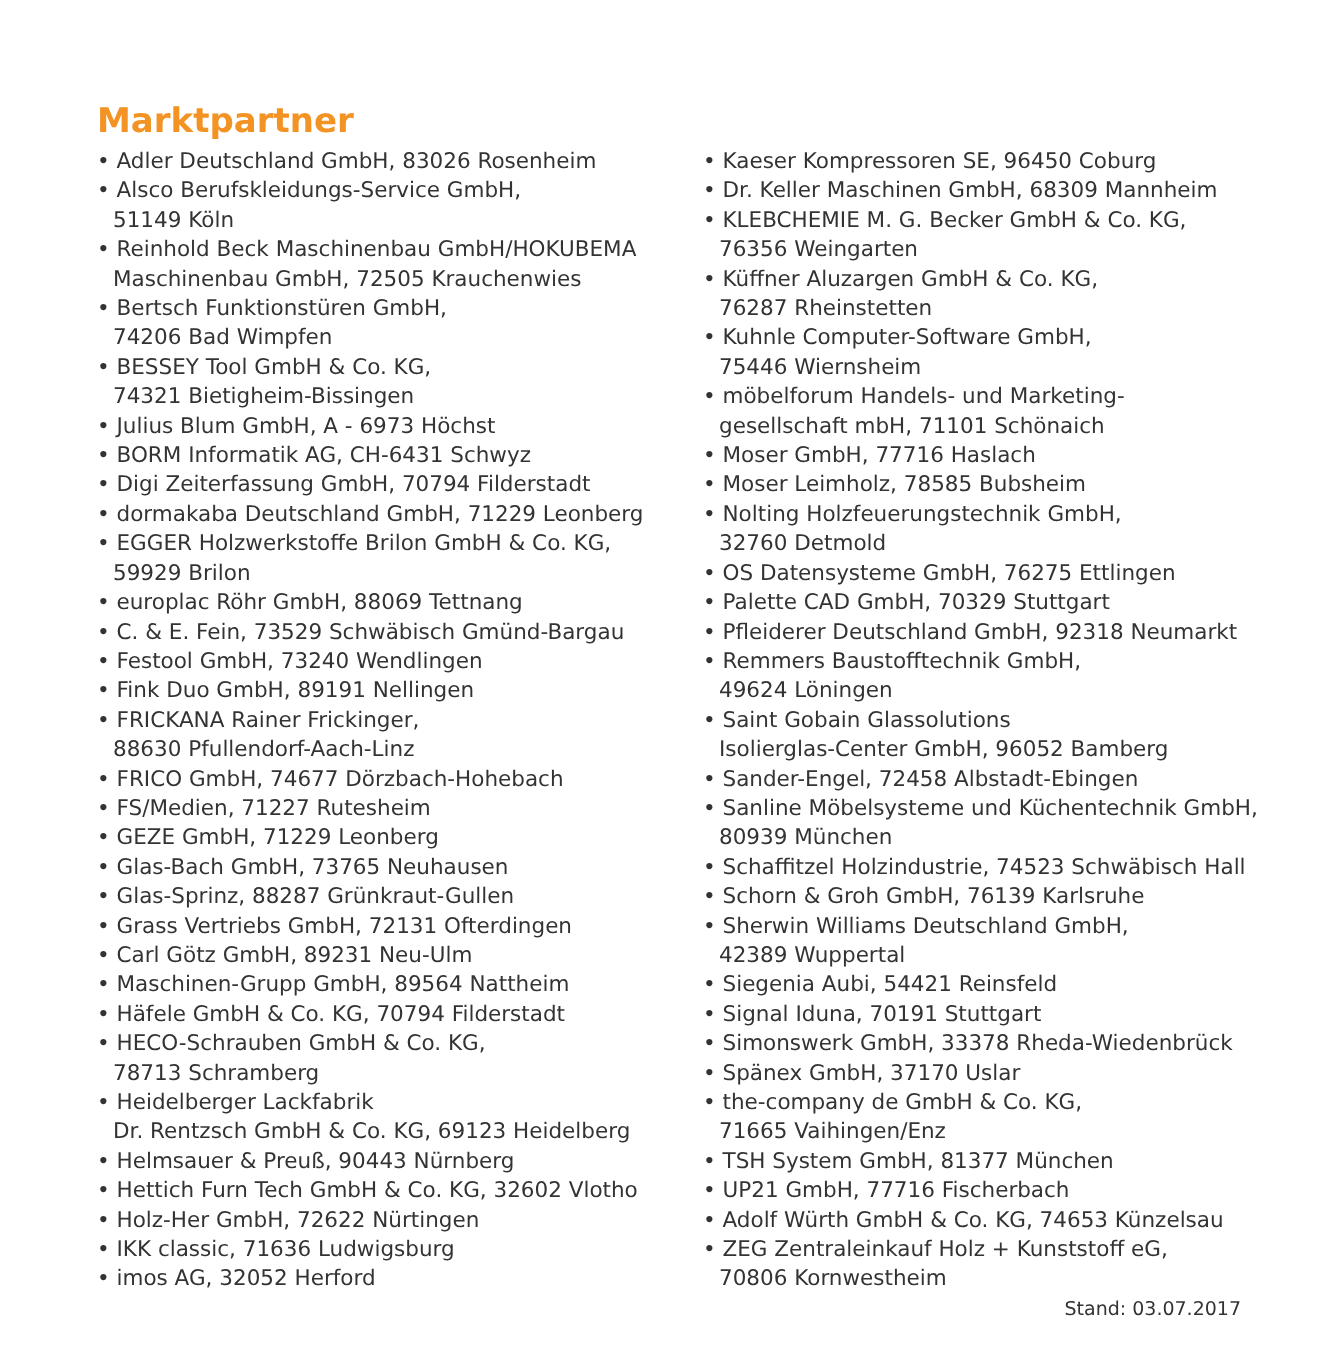Marktpartner
• Adler Deutschland GmbH, 83026 Rosenheim
• Alsco Berufskleidungs-Service GmbH,
51149 Köln
• Reinhold Beck Maschinenbau GmbH/HOKUBEMA Maschinenbau GmbH, 72505 Krauchenwies
• Bertsch Funktionstüren GmbH,
74206 Bad Wimpfen
• BESSEY Tool GmbH & Co. KG,
74321 Bietigheim-Bissingen
• Julius Blum GmbH, A - 6973 Höchst
• BORM Informatik AG, CH-6431 Schwyz
• Digi Zeiterfassung GmbH, 70794 Filderstadt
• dormakaba Deutschland GmbH, 71229 Leonberg
• EGGER Holzwerkstoffe Brilon GmbH & Co. KG,
59929 Brilon
• europlac Röhr GmbH, 88069 Tettnang
• C. & E. Fein, 73529 Schwäbisch Gmünd-Bargau
• Festool GmbH, 73240 Wendlingen
• Fink Duo GmbH, 89191 Nellingen
• FRICKANA Rainer Frickinger,
88630 Pfullendorf-Aach-Linz
• FRICO GmbH, 74677 Dörzbach-Hohebach
• FS/Medien, 71227 Rutesheim
• GEZE GmbH, 71229 Leonberg
• Glas-Bach GmbH, 73765 Neuhausen
• Glas-Sprinz, 88287 Grünkraut-Gullen
• Grass Vertriebs GmbH, 72131 Ofterdingen
• Carl Götz GmbH, 89231 Neu-Ulm
• Maschinen-Grupp GmbH, 89564 Nattheim
• Häfele GmbH & Co. KG, 70794 Filderstadt
• HECO-Schrauben GmbH & Co. KG,
78713 Schramberg
• Heidelberger Lackfabrik
Dr. Rentzsch GmbH & Co. KG, 69123 Heidelberg
• Helmsauer & Preuß, 90443 Nürnberg
• Hettich Furn Tech GmbH & Co. KG, 32602 Vlotho
• Holz-Her GmbH, 72622 Nürtingen
• IKK classic, 71636 Ludwigsburg
• imos AG, 32052 Herford
• Kaeser Kompressoren SE, 96450 Coburg
• Dr. Keller Maschinen GmbH, 68309 Mannheim
• KLEBCHEMIE M. G. Becker GmbH & Co. KG,
76356 Weingarten
• Küffner Aluzargen GmbH & Co. KG,
76287 Rheinstetten
• Kuhnle Computer-Software GmbH,
75446 Wiernsheim
• möbelforum Handels- und Marketing-
gesellschaft mbH, 71101 Schönaich
• Moser GmbH, 77716 Haslach
• Moser Leimholz, 78585 Bubsheim
• Nolting Holzfeuerungstechnik GmbH,
32760 Detmold
• OS Datensysteme GmbH, 76275 Ettlingen
• Palette CAD GmbH, 70329 Stuttgart
• Pfleiderer Deutschland GmbH, 92318 Neumarkt
• Remmers Baustofftechnik GmbH,
49624 Löningen
• Saint Gobain Glassolutions
Isolierglas-Center GmbH, 96052 Bamberg
• Sander-Engel, 72458 Albstadt-Ebingen
• Sanline Möbelsysteme und Küchentechnik GmbH,
80939 München
• Schaffitzel Holzindustrie, 74523 Schwäbisch Hall
• Schorn & Groh GmbH, 76139 Karlsruhe
• Sherwin Williams Deutschland GmbH,
42389 Wuppertal
• Siegenia Aubi, 54421 Reinsfeld
• Signal Iduna, 70191 Stuttgart
• Simonswerk GmbH, 33378 Rheda-Wiedenbrück
• Spänex GmbH, 37170 Uslar
• the-company de GmbH & Co. KG,
71665 Vaihingen/Enz
• TSH System GmbH, 81377 München
• UP21 GmbH, 77716 Fischerbach
• Adolf Würth GmbH & Co. KG, 74653 Künzelsau
• ZEG Zentraleinkauf Holz + Kunststoff eG,
70806 Kornwestheim
Stand: 03.07.2017